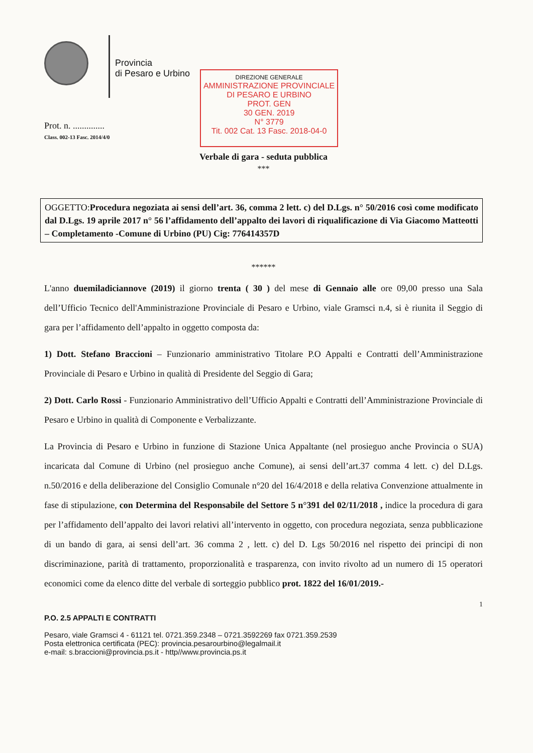Provincia
di Pesaro e Urbino
DIREZIONE GENERALE
AMMINISTRAZIONE PROVINCIALE
DI PESARO E URBINO
PROT. GEN
30 GEN. 2019
N° 3779
Tit. 002 Cat. 13 Fasc. 2018-04-0
Prot. n. ..............
Class. 002-13 Fasc. 2014/4/0
Verbale di gara - seduta pubblica
***
OGGETTO: Procedura negoziata ai sensi dell’art. 36, comma 2 lett. c) del D.Lgs. n° 50/2016 così come modificato dal D.Lgs. 19 aprile 2017 n° 56 l’affidamento dell’appalto dei lavori di riqualificazione di Via Giacomo Matteotti – Completamento -Comune di Urbino (PU) Cig: 776414357D
******
L'anno duemiladiciannove (2019) il giorno trenta ( 30 ) del mese di Gennaio alle ore 09,00 presso una Sala dell’Ufficio Tecnico dell'Amministrazione Provinciale di Pesaro e Urbino, viale Gramsci n.4, si è riunita il Seggio di gara per l’affidamento dell’appalto in oggetto composta da:
1) Dott. Stefano Braccioni – Funzionario amministrativo Titolare P.O Appalti e Contratti dell’Amministrazione Provinciale di Pesaro e Urbino in qualità di Presidente del Seggio di Gara;
2) Dott. Carlo Rossi - Funzionario Amministrativo dell’Ufficio Appalti e Contratti dell’Amministrazione Provinciale di Pesaro e Urbino in qualità di Componente e Verbalizzante.
La Provincia di Pesaro e Urbino in funzione di Stazione Unica Appaltante (nel prosieguo anche Provincia o SUA) incaricata dal Comune di Urbino (nel prosieguo anche Comune), ai sensi dell’art.37 comma 4 lett. c) del D.Lgs. n.50/2016 e della deliberazione del Consiglio Comunale n°20 del 16/4/2018 e della relativa Convenzione attualmente in fase di stipulazione, con Determina del Responsabile del Settore 5 n°391 del 02/11/2018 , indice la procedura di gara per l’affidamento dell’appalto dei lavori relativi all’intervento in oggetto, con procedura negoziata, senza pubblicazione di un bando di gara, ai sensi dell’art. 36 comma 2 , lett. c) del D. Lgs 50/2016 nel rispetto dei principi di non discriminazione, parità di trattamento, proporzionalità e trasparenza, con invito rivolto ad un numero di 15 operatori economici come da elenco ditte del verbale di sorteggio pubblico prot. 1822 del 16/01/2019.-
1
P.O. 2.5 APPALTI E CONTRATTI
Pesaro, viale Gramsci 4 - 61121 tel. 0721.359.2348 – 0721.3592269 fax 0721.359.2539
Posta elettronica certificata (PEC): provincia.pesarourbino@legalmail.it
e-mail: s.braccioni@provincia.ps.it - http//www.provincia.ps.it